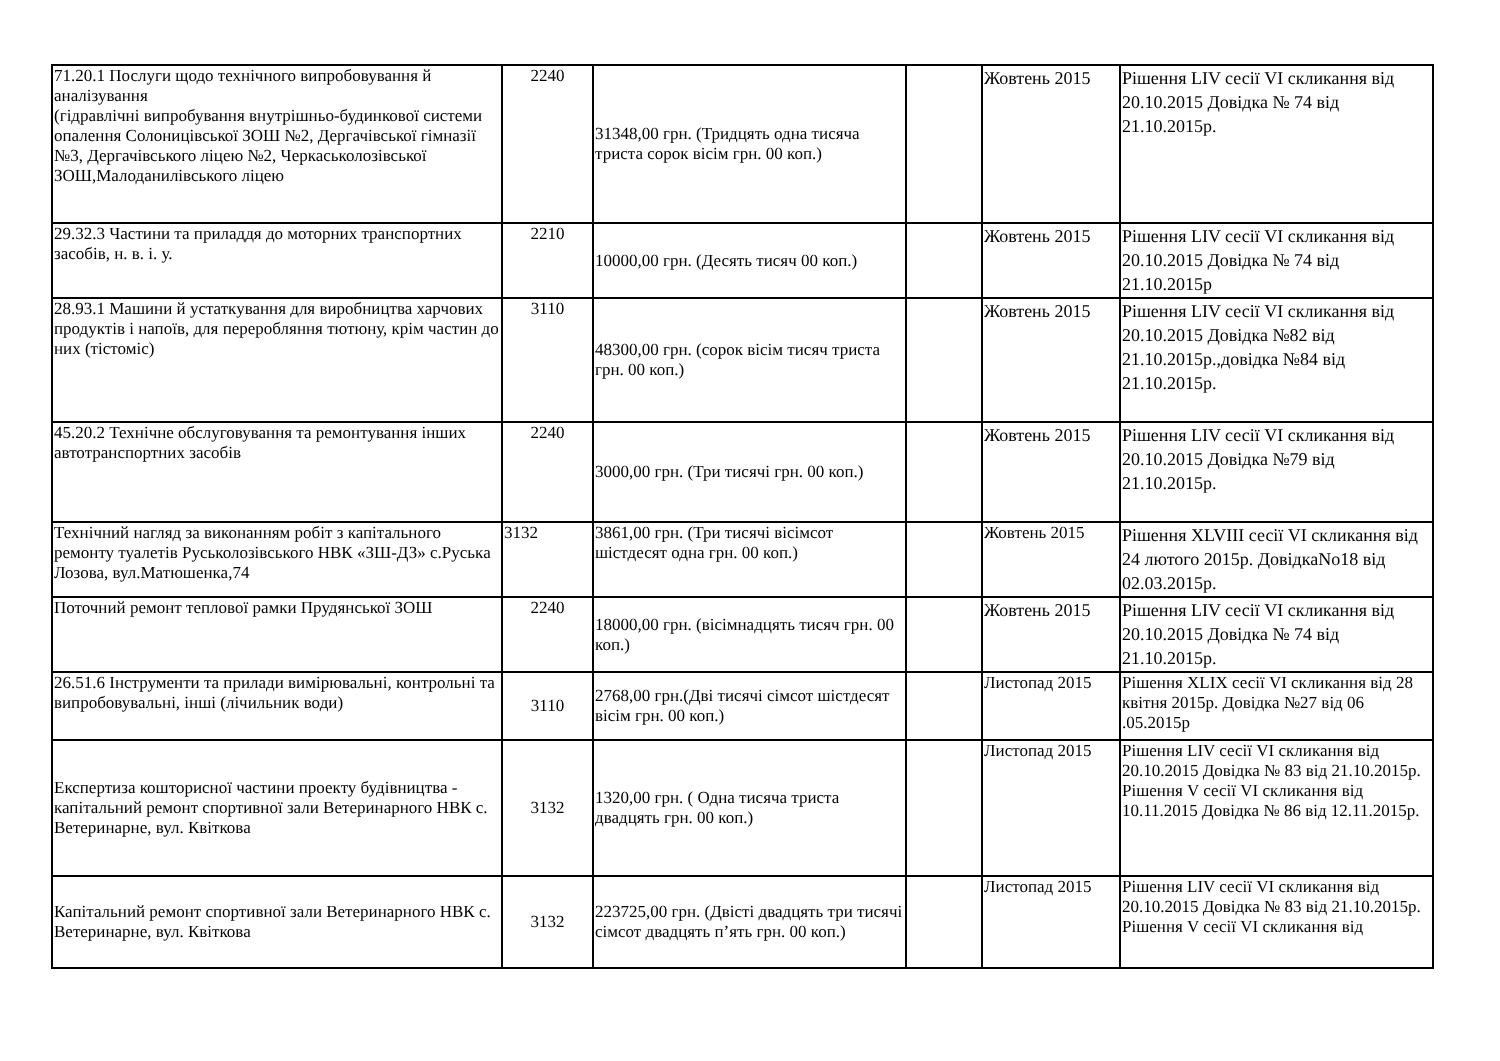| 71.20.1 Послуги щодо технічного випробовування й аналізування (гідравлічні випробування внутрішньо-будинкової системи опалення Солоницівської ЗОШ №2, Дергачівської гімназії №3, Дергачівського ліцею №2, Черкаськолозівської ЗОШ,Малоданилівського ліцею | 2240 | 31348,00 грн. (Тридцять одна тисяча триста сорок вісім грн. 00 коп.) | | Жовтень 2015 | Рішення LIV сесії VI скликання від 20.10.2015 Довідка № 74 від 21.10.2015р. |
| 29.32.3 Частини та приладдя до моторних транспортних засобів, н. в. і. у. | 2210 | 10000,00 грн. (Десять тисяч 00 коп.) | | Жовтень 2015 | Рішення LIV сесії VI скликання від 20.10.2015 Довідка № 74 від 21.10.2015р |
| 28.93.1 Машини й устаткування для виробництва харчових продуктів і напоїв, для переробляння тютюну, крім частин до них (тістоміс) | 3110 | 48300,00 грн. (сорок вісім тисяч триста грн. 00 коп.) | | Жовтень 2015 | Рішення LIV сесії VI скликання від 20.10.2015 Довідка №82 від 21.10.2015р.,довідка №84 від 21.10.2015р. |
| 45.20.2 Технічне обслуговування та ремонтування інших автотранспортних засобів | 2240 | 3000,00 грн. (Три тисячі грн. 00 коп.) | | Жовтень 2015 | Рішення LIV сесії VI скликання від 20.10.2015 Довідка №79 від 21.10.2015р. |
| Технічний нагляд за виконанням робіт з капітального ремонту туалетів Руськолозівського НВК «ЗШ-ДЗ» с.Руська Лозова, вул.Матюшенка,74 | 3132 | 3861,00 грн. (Три тисячі вісімсот шістдесят одна грн. 00 коп.) | | Жовтень 2015 | Рішення XLVIII сесії VI скликання від 24 лютого 2015р. ДовідкаNo18 від 02.03.2015р. |
| Поточний ремонт теплової рамки Прудянської ЗОШ | 2240 | 18000,00 грн. (вісімнадцять тисяч грн. 00 коп.) | | Жовтень 2015 | Рішення LIV сесії VI скликання від 20.10.2015 Довідка № 74 від 21.10.2015р. |
| 26.51.6 Інструменти та прилади вимірювальні, контрольні та випробовувальні, інші (лічильник води) | 3110 | 2768,00 грн.(Дві тисячі сімсот шістдесят вісім грн. 00 коп.) | | Листопад 2015 | Рішення XLIX сесії VI скликання від 28 квітня 2015р. Довідка №27 від 06 .05.2015р |
| Експертиза кошторисної частини проекту будівництва - капітальний ремонт спортивної зали Ветеринарного НВК с. Ветеринарне, вул. Квіткова | 3132 | 1320,00 грн. ( Одна тисяча триста двадцять грн. 00 коп.) | | Листопад 2015 | Рішення LIV сесії VI скликання від 20.10.2015 Довідка № 83 від 21.10.2015р. Рішення V сесії VI скликання від 10.11.2015 Довідка № 86 від 12.11.2015р. |
| Капітальний ремонт спортивної зали Ветеринарного НВК с. Ветеринарне, вул. Квіткова | 3132 | 223725,00 грн. (Двісті двадцять три тисячі сімсот двадцять п’ять грн. 00 коп.) | | Листопад 2015 | Рішення LIV сесії VI скликання від 20.10.2015 Довідка № 83 від 21.10.2015р. Рішення V сесії VI скликання від |